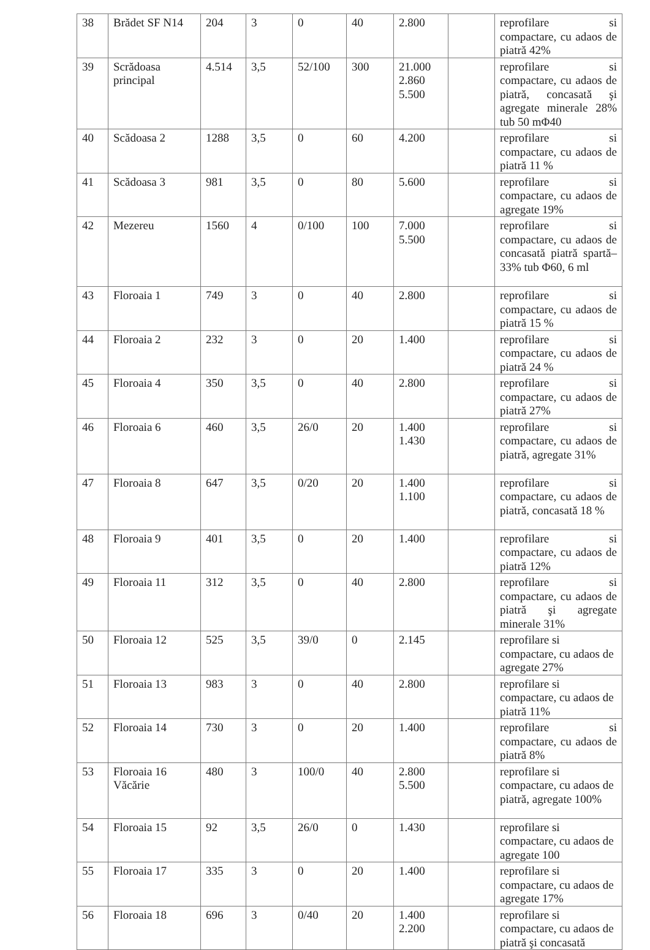| 38 | Brădet SF N14 | 204 | 3 | 0 | 40 | 2.800 | | reprofilare si compactare, cu adaos de piatră 42% |
| 39 | Scrădoasa principal | 4.514 | 3,5 | 52/100 | 300 | 21.000 2.860 5.500 | | reprofilare si compactare, cu adaos de piatră, concasată şi agregate minerale 28% tub 50 mΦ40 |
| 40 | Scădoasa 2 | 1288 | 3,5 | 0 | 60 | 4.200 | | reprofilare si compactare, cu adaos de piatră 11 % |
| 41 | Scădoasa 3 | 981 | 3,5 | 0 | 80 | 5.600 | | reprofilare si compactare, cu adaos de agregate 19% |
| 42 | Mezereu | 1560 | 4 | 0/100 | 100 | 7.000 5.500 | | reprofilare si compactare, cu adaos de concasată piatră spartă–33% tub Φ60, 6 ml |
| 43 | Floroaia 1 | 749 | 3 | 0 | 40 | 2.800 | | reprofilare si compactare, cu adaos de piatră 15 % |
| 44 | Floroaia 2 | 232 | 3 | 0 | 20 | 1.400 | | reprofilare si compactare, cu adaos de piatră 24 % |
| 45 | Floroaia 4 | 350 | 3,5 | 0 | 40 | 2.800 | | reprofilare si compactare, cu adaos de piatră 27% |
| 46 | Floroaia 6 | 460 | 3,5 | 26/0 | 20 | 1.400 1.430 | | reprofilare si compactare, cu adaos de piatră, agregate 31% |
| 47 | Floroaia 8 | 647 | 3,5 | 0/20 | 20 | 1.400 1.100 | | reprofilare si compactare, cu adaos de piatră, concasată 18 % |
| 48 | Floroaia 9 | 401 | 3,5 | 0 | 20 | 1.400 | | reprofilare si compactare, cu adaos de piatră 12% |
| 49 | Floroaia 11 | 312 | 3,5 | 0 | 40 | 2.800 | | reprofilare si compactare, cu adaos de piatră şi agregate minerale 31% |
| 50 | Floroaia 12 | 525 | 3,5 | 39/0 | 0 | 2.145 | | reprofilare si compactare, cu adaos de agregate 27% |
| 51 | Floroaia 13 | 983 | 3 | 0 | 40 | 2.800 | | reprofilare si compactare, cu adaos de piatră 11% |
| 52 | Floroaia 14 | 730 | 3 | 0 | 20 | 1.400 | | reprofilare si compactare, cu adaos de piatră 8% |
| 53 | Floroaia 16 Văcărie | 480 | 3 | 100/0 | 40 | 2.800 5.500 | | reprofilare si compactare, cu adaos de piatră, agregate 100% |
| 54 | Floroaia 15 | 92 | 3,5 | 26/0 | 0 | 1.430 | | reprofilare si compactare, cu adaos de agregate 100 |
| 55 | Floroaia 17 | 335 | 3 | 0 | 20 | 1.400 | | reprofilare si compactare, cu adaos de agregate 17% |
| 56 | Floroaia 18 | 696 | 3 | 0/40 | 20 | 1.400 2.200 | | reprofilare si compactare, cu adaos de piatră şi concasată |